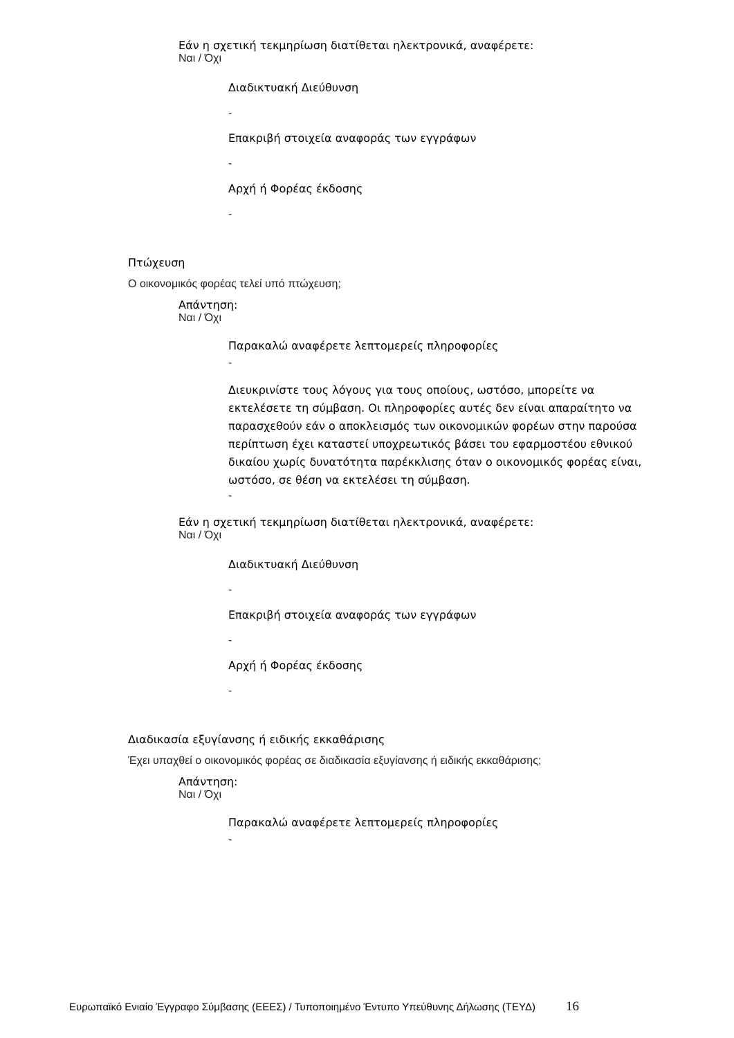Εάν η σχετική τεκμηρίωση διατίθεται ηλεκτρονικά, αναφέρετε:
Ναι / Όχι
Διαδικτυακή Διεύθυνση
-
Επακριβή στοιχεία αναφοράς των εγγράφων
-
Αρχή ή Φορέας έκδοσης
-
Πτώχευση
Ο οικονομικός φορέας τελεί υπό πτώχευση;
Απάντηση:
Ναι / Όχι
Παρακαλώ αναφέρετε λεπτομερείς πληροφορίες
-
Διευκρινίστε τους λόγους για τους οποίους, ωστόσο, μπορείτε να εκτελέσετε τη σύμβαση. Οι πληροφορίες αυτές δεν είναι απαραίτητο να παρασχεθούν εάν ο αποκλεισμός των οικονομικών φορέων στην παρούσα περίπτωση έχει καταστεί υποχρεωτικός βάσει του εφαρμοστέου εθνικού δικαίου χωρίς δυνατότητα παρέκκλισης όταν ο οικονομικός φορέας είναι, ωστόσο, σε θέση να εκτελέσει τη σύμβαση.
-
Εάν η σχετική τεκμηρίωση διατίθεται ηλεκτρονικά, αναφέρετε:
Ναι / Όχι
Διαδικτυακή Διεύθυνση
-
Επακριβή στοιχεία αναφοράς των εγγράφων
-
Αρχή ή Φορέας έκδοσης
-
Διαδικασία εξυγίανσης ή ειδικής εκκαθάρισης
Έχει υπαχθεί ο οικονομικός φορέας σε διαδικασία εξυγίανσης ή ειδικής εκκαθάρισης;
Απάντηση:
Ναι / Όχι
Παρακαλώ αναφέρετε λεπτομερείς πληροφορίες
-
Ευρωπαϊκό Ενιαίο Έγγραφο Σύμβασης (ΕΕΕΣ) / Τυποποιημένο Έντυπο Υπεύθυνης Δήλωσης (ΤΕΥΔ) 16